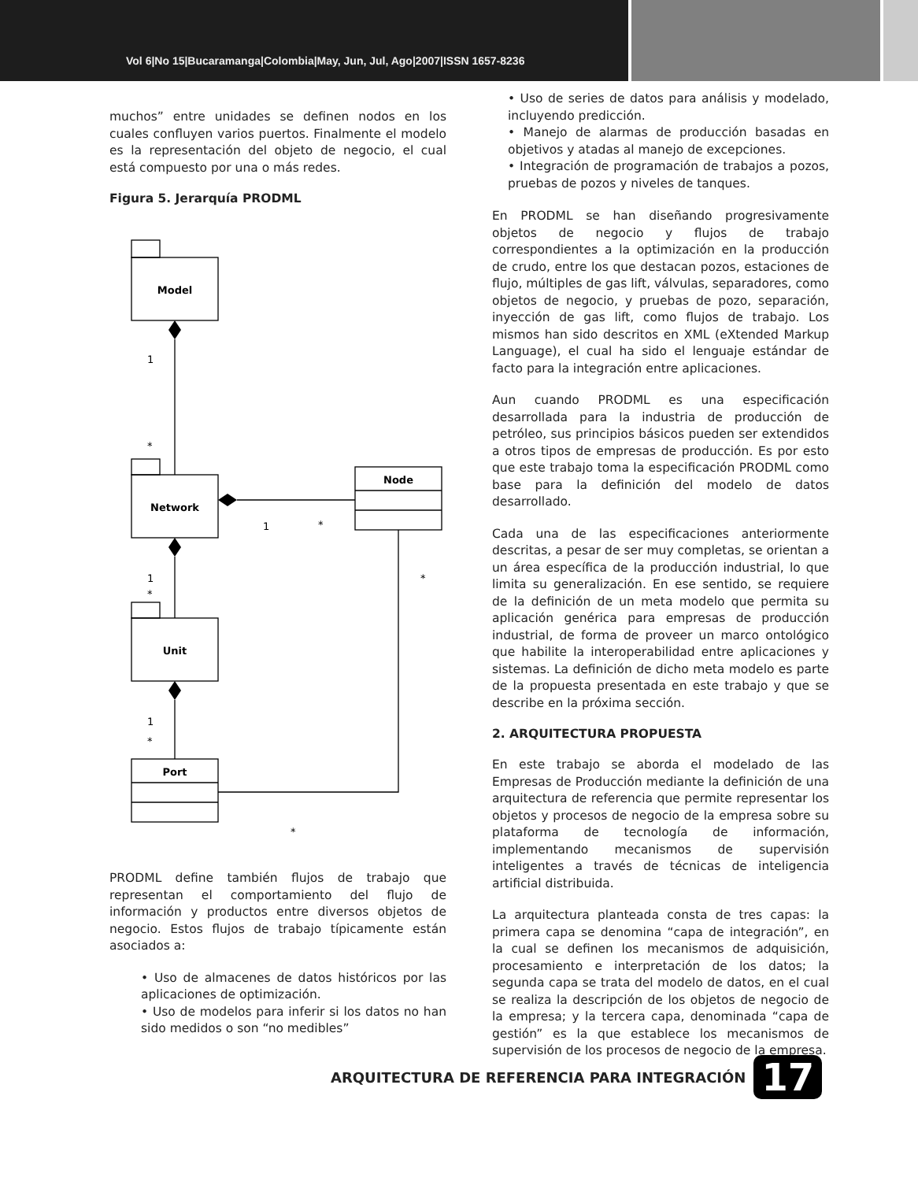Vol 6|No 15|Bucaramanga|Colombia|May, Jun, Jul, Ago|2007|ISSN 1657-8236
muchos” entre unidades se definen nodos en los cuales confluyen varios puertos. Finalmente el modelo es la representación del objeto de negocio, el cual está compuesto por una o más redes.
Figura 5. Jerarquía PRODML
Model
Network
Unit
Port
Node
1
*
1
*
1
*
*
1
*
*
PRODML define también flujos de trabajo que representan el comportamiento del flujo de información y productos entre diversos objetos de negocio. Estos flujos de trabajo típicamente están asociados a:
• Uso de almacenes de datos históricos por las aplicaciones de optimización.
• Uso de modelos para inferir si los datos no han sido medidos o son “no medibles”
• Uso de series de datos para análisis y modelado, incluyendo predicción.
• Manejo de alarmas de producción basadas en objetivos y atadas al manejo de excepciones.
• Integración de programación de trabajos a pozos, pruebas de pozos y niveles de tanques.
En PRODML se han diseñando progresivamente objetos de negocio y flujos de trabajo correspondientes a la optimización en la producción de crudo, entre los que destacan pozos, estaciones de flujo, múltiples de gas lift, válvulas, separadores, como objetos de negocio, y pruebas de pozo, separación, inyección de gas lift, como flujos de trabajo. Los mismos han sido descritos en XML (eXtended Markup Language), el cual ha sido el lenguaje estándar de facto para la integración entre aplicaciones.
Aun cuando PRODML es una especificación desarrollada para la industria de producción de petróleo, sus principios básicos pueden ser extendidos a otros tipos de empresas de producción. Es por esto que este trabajo toma la especificación PRODML como base para la definición del modelo de datos desarrollado.
Cada una de las especificaciones anteriormente descritas, a pesar de ser muy completas, se orientan a un área específica de la producción industrial, lo que limita su generalización. En ese sentido, se requiere de la definición de un meta modelo que permita su aplicación genérica para empresas de producción industrial, de forma de proveer un marco ontológico que habilite la interoperabilidad entre aplicaciones y sistemas. La definición de dicho meta modelo es parte de la propuesta presentada en este trabajo y que se describe en la próxima sección.
2. ARQUITECTURA PROPUESTA
En este trabajo se aborda el modelado de las Empresas de Producción mediante la definición de una arquitectura de referencia que permite representar los objetos y procesos de negocio de la empresa sobre su plataforma de tecnología de información, implementando mecanismos de supervisión inteligentes a través de técnicas de inteligencia artificial distribuida.
La arquitectura planteada consta de tres capas: la primera capa se denomina “capa de integración”, en la cual se definen los mecanismos de adquisición, procesamiento e interpretación de los datos; la segunda capa se trata del modelo de datos, en el cual se realiza la descripción de los objetos de negocio de la empresa; y la tercera capa, denominada “capa de gestión” es la que establece los mecanismos de supervisión de los procesos de negocio de la empresa.
ARQUITECTURA DE REFERENCIA PARA INTEGRACIÓN
17